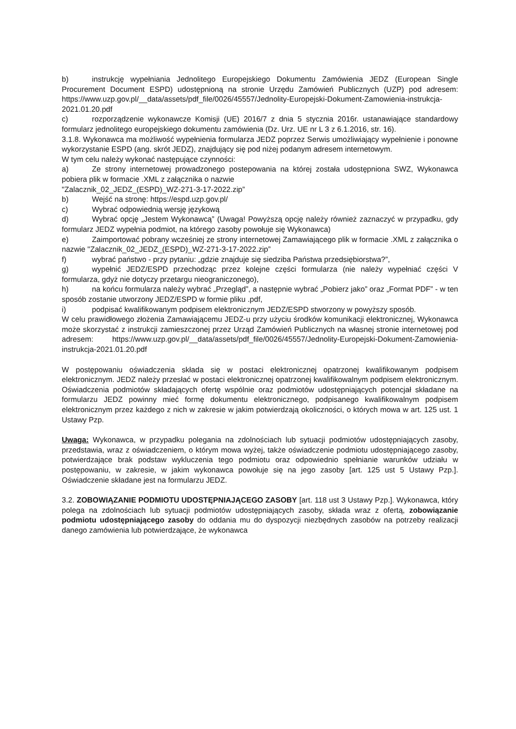b) instrukcję wypełniania Jednolitego Europejskiego Dokumentu Zamówienia JEDZ (European Single Procurement Document ESPD) udostępnioną na stronie Urzędu Zamówień Publicznych (UZP) pod adresem: https://www.uzp.gov.pl/__data/assets/pdf_file/0026/45557/Jednolity-Europejski-Dokument-Zamowienia-instrukcja-2021.01.20.pdf
c) rozporządzenie wykonawcze Komisji (UE) 2016/7 z dnia 5 stycznia 2016r. ustanawiające standardowy formularz jednolitego europejskiego dokumentu zamówienia (Dz. Urz. UE nr L 3 z 6.1.2016, str. 16).
3.1.8. Wykonawca ma możliwość wypełnienia formularza JEDZ poprzez Serwis umożliwiający wypełnienie i ponowne wykorzystanie ESPD (ang. skrót JEDZ), znajdujący się pod niżej podanym adresem internetowym.
W tym celu należy wykonać następujące czynności:
a) Ze strony internetowej prowadzonego postepowania na której została udostępniona SWZ, Wykonawca pobiera plik w formacie .XML z załącznika o nazwie
"Zalacznik_02_JEDZ_(ESPD)_WZ-271-3-17-2022.zip”
b) Wejść na stronę: https://espd.uzp.gov.pl/
c) Wybrać odpowiednią wersję językową
d) Wybrać opcję „Jestem Wykonawcą” (Uwaga! Powyższą opcję należy również zaznaczyć w przypadku, gdy formularz JEDZ wypełnia podmiot, na którego zasoby powołuje się Wykonawca)
e) Zaimportować pobrany wcześniej ze strony internetowej Zamawiającego plik w formacie .XML z załącznika o nazwie "Zalacznik_02_JEDZ_(ESPD)_WZ-271-3-17-2022.zip”
f) wybrać państwo - przy pytaniu: „gdzie znajduje się siedziba Państwa przedsiębiorstwa?”,
g) wypełnić JEDZ/ESPD przechodząc przez kolejne części formularza (nie należy wypełniać części V formularza, gdyż nie dotyczy przetargu nieograniczonego),
h) na końcu formularza należy wybrać „Przegląd”, a następnie wybrać „Pobierz jako” oraz „Format PDF” - w ten sposób zostanie utworzony JEDZ/ESPD w formie pliku .pdf,
i) podpisać kwalifikowanym podpisem elektronicznym JEDZ/ESPD stworzony w powyższy sposób.
W celu prawidłowego złożenia Zamawiającemu JEDZ-u przy użyciu środków komunikacji elektronicznej, Wykonawca może skorzystać z instrukcji zamieszczonej przez Urząd Zamówień Publicznych na własnej stronie internetowej pod adresem: https://www.uzp.gov.pl/__data/assets/pdf_file/0026/45557/Jednolity-Europejski-Dokument-Zamowienia-instrukcja-2021.01.20.pdf
W postępowaniu oświadczenia składa się w postaci elektronicznej opatrzonej kwalifikowanym podpisem elektronicznym. JEDZ należy przesłać w postaci elektronicznej opatrzonej kwalifikowalnym podpisem elektronicznym. Oświadczenia podmiotów składających ofertę wspólnie oraz podmiotów udostępniających potencjał składane na formularzu JEDZ powinny mieć formę dokumentu elektronicznego, podpisanego kwalifikowalnym podpisem elektronicznym przez każdego z nich w zakresie w jakim potwierdzają okoliczności, o których mowa w art. 125 ust. 1 Ustawy Pzp.
Uwaga: Wykonawca, w przypadku polegania na zdolnościach lub sytuacji podmiotów udostępniających zasoby, przedstawia, wraz z oświadczeniem, o którym mowa wyżej, także oświadczenie podmiotu udostępniającego zasoby, potwierdzające brak podstaw wykluczenia tego podmiotu oraz odpowiednio spełnianie warunków udziału w postępowaniu, w zakresie, w jakim wykonawca powołuje się na jego zasoby [art. 125 ust 5 Ustawy Pzp.]. Oświadczenie składane jest na formularzu JEDZ.
3.2. ZOBOWIĄZANIE PODMIOTU UDOSTĘPNIAJĄCEGO ZASOBY [art. 118 ust 3 Ustawy Pzp.]. Wykonawca, który polega na zdolnościach lub sytuacji podmiotów udostępniających zasoby, składa wraz z ofertą, zobowiązanie podmiotu udostępniającego zasoby do oddania mu do dyspozycji niezbędnych zasobów na potrzeby realizacji danego zamówienia lub potwierdzające, że wykonawca